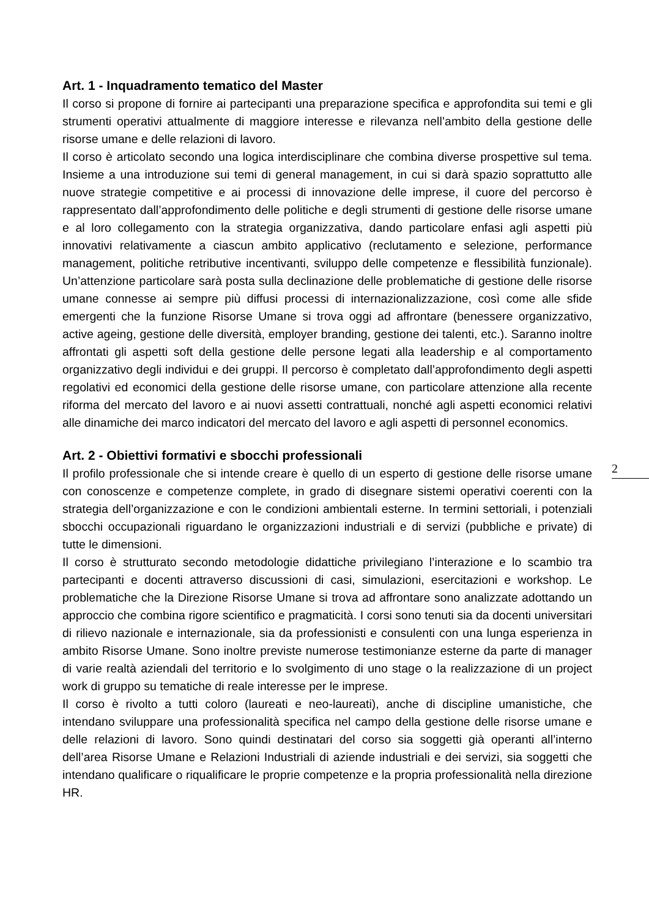Art. 1 - Inquadramento tematico del Master
Il corso si propone di fornire ai partecipanti una preparazione specifica e approfondita sui temi e gli strumenti operativi attualmente di maggiore interesse e rilevanza nell’ambito della gestione delle risorse umane e delle relazioni di lavoro.
Il corso è articolato secondo una logica interdisciplinare che combina diverse prospettive sul tema. Insieme a una introduzione sui temi di general management, in cui si darà spazio soprattutto alle nuove strategie competitive e ai processi di innovazione delle imprese, il cuore del percorso è rappresentato dall’approfondimento delle politiche e degli strumenti di gestione delle risorse umane e al loro collegamento con la strategia organizzativa, dando particolare enfasi agli aspetti più innovativi relativamente a ciascun ambito applicativo (reclutamento e selezione, performance management, politiche retributive incentivanti, sviluppo delle competenze e flessibilità funzionale). Un’attenzione particolare sarà posta sulla declinazione delle problematiche di gestione delle risorse umane connesse ai sempre più diffusi processi di internazionalizzazione, così come alle sfide emergenti che la funzione Risorse Umane si trova oggi ad affrontare (benessere organizzativo, active ageing, gestione delle diversità, employer branding, gestione dei talenti, etc.). Saranno inoltre affrontati gli aspetti soft della gestione delle persone legati alla leadership e al comportamento organizzativo degli individui e dei gruppi. Il percorso è completato dall’approfondimento degli aspetti regolativi ed economici della gestione delle risorse umane, con particolare attenzione alla recente riforma del mercato del lavoro e ai nuovi assetti contrattuali, nonché agli aspetti economici relativi alle dinamiche dei marco indicatori del mercato del lavoro e agli aspetti di personnel economics.
Art. 2 - Obiettivi formativi e sbocchi professionali
Il profilo professionale che si intende creare è quello di un esperto di gestione delle risorse umane con conoscenze e competenze complete, in grado di disegnare sistemi operativi coerenti con la strategia dell’organizzazione e con le condizioni ambientali esterne. In termini settoriali, i potenziali sbocchi occupazionali riguardano le organizzazioni industriali e di servizi (pubbliche e private) di tutte le dimensioni.
Il corso è strutturato secondo metodologie didattiche privilegiano l’interazione e lo scambio tra partecipanti e docenti attraverso discussioni di casi, simulazioni, esercitazioni e workshop. Le problematiche che la Direzione Risorse Umane si trova ad affrontare sono analizzate adottando un approccio che combina rigore scientifico e pragmaticità. I corsi sono tenuti sia da docenti universitari di rilievo nazionale e internazionale, sia da professionisti e consulenti con una lunga esperienza in ambito Risorse Umane. Sono inoltre previste numerose testimonianze esterne da parte di manager di varie realtà aziendali del territorio e lo svolgimento di uno stage o la realizzazione di un project work di gruppo su tematiche di reale interesse per le imprese.
Il corso è rivolto a tutti coloro (laureati e neo-laureati), anche di discipline umanistiche, che intendano sviluppare una professionalità specifica nel campo della gestione delle risorse umane e delle relazioni di lavoro. Sono quindi destinatari del corso sia soggetti già operanti all’interno dell’area Risorse Umane e Relazioni Industriali di aziende industriali e dei servizi, sia soggetti che intendano qualificare o riqualificare le proprie competenze e la propria professionalità nella direzione HR.
2